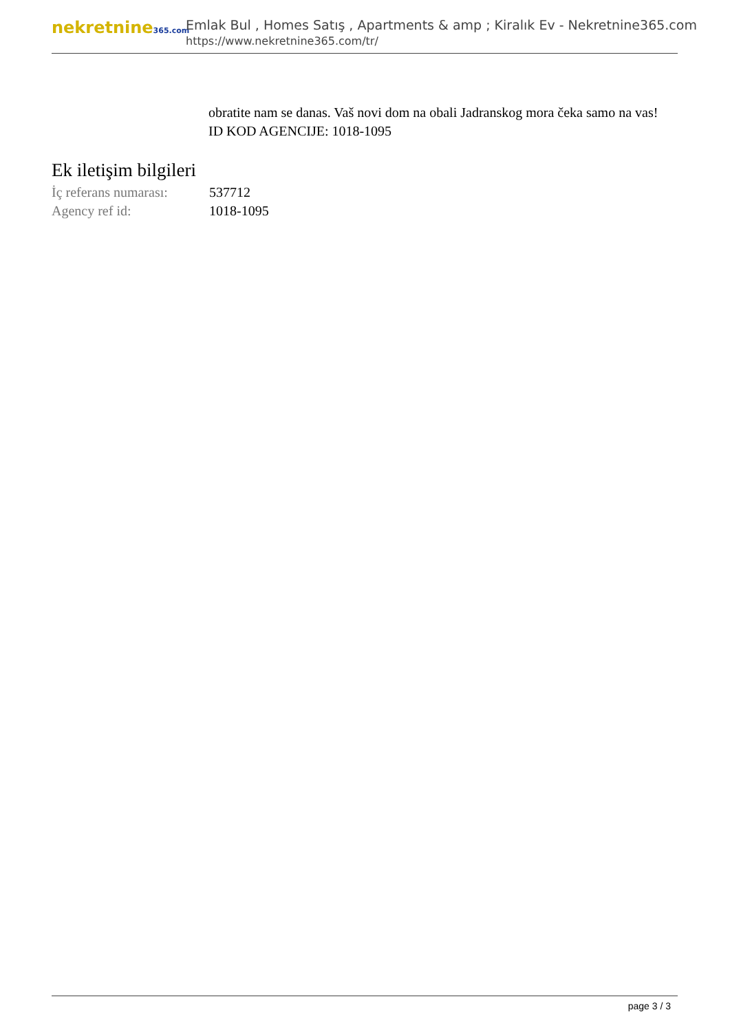nekretnine365.com
Emlak Bul , Homes Satış , Apartments & amp ; Kiralık Ev - Nekretnine365.com
https://www.nekretnine365.com/tr/
obratite nam se danas. Vaš novi dom na obali Jadranskog mora čeka samo na vas!
ID KOD AGENCIJE: 1018-1095
Ek iletişim bilgileri
| İç referans numarası: | 537712 |
| Agency ref id: | 1018-1095 |
page 3 / 3